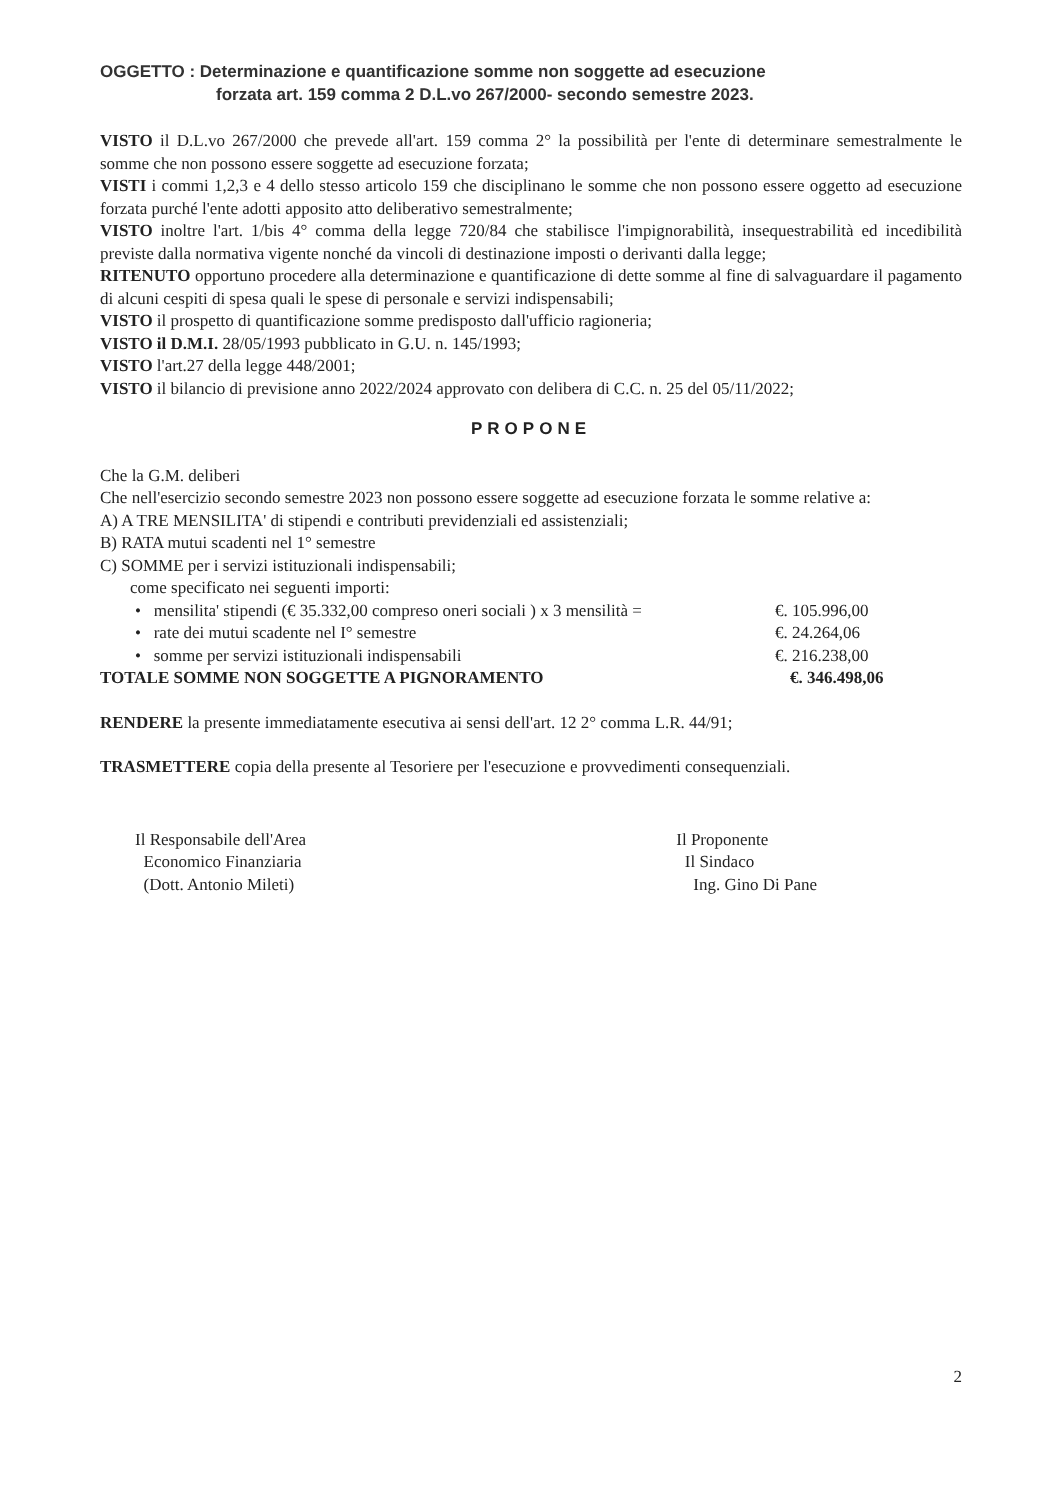OGGETTO : Determinazione e quantificazione somme non soggette ad esecuzione
forzata art. 159 comma 2 D.L.vo 267/2000- secondo semestre 2023.
VISTO il D.L.vo 267/2000 che prevede all'art. 159 comma 2° la possibilità per l'ente di determinare semestralmente le somme che non possono essere soggette ad esecuzione forzata;
VISTI i commi 1,2,3 e 4 dello stesso articolo 159 che disciplinano le somme che non possono essere oggetto ad esecuzione forzata purché l'ente adotti apposito atto deliberativo semestralmente;
VISTO inoltre l'art. 1/bis 4° comma della legge 720/84 che stabilisce l'impignorabilità, insequestrabilità ed incedibilità previste dalla normativa vigente nonché da vincoli di destinazione imposti o derivanti dalla legge;
RITENUTO opportuno procedere alla determinazione e quantificazione di dette somme al fine di salvaguardare il pagamento di alcuni cespiti di spesa quali le spese di personale e servizi indispensabili;
VISTO il prospetto di quantificazione somme predisposto dall'ufficio ragioneria;
VISTO il D.M.I. 28/05/1993 pubblicato in G.U. n. 145/1993;
VISTO l'art.27 della legge 448/2001;
VISTO il bilancio di previsione anno 2022/2024 approvato con delibera di C.C. n. 25 del 05/11/2022;
PROPONE
Che la G.M. deliberi
Che nell'esercizio secondo semestre 2023 non possono essere soggette ad esecuzione forzata le somme relative a:
A) A TRE MENSILITA' di stipendi e contributi previdenziali ed assistenziali;
B) RATA mutui scadenti nel 1° semestre
C) SOMME per i servizi istituzionali indispensabili;
come specificato nei seguenti importi:
• mensilita' stipendi (€ 35.332,00 compreso oneri sociali ) x 3 mensilità = €. 105.996,00
• rate dei mutui scadente nel I° semestre €. 24.264,06
• somme per servizi istituzionali indispensabili €. 216.238,00
TOTALE SOMME NON SOGGETTE A PIGNORAMENTO €. 346.498,06
RENDERE la presente immediatamente esecutiva ai sensi dell'art. 12 2° comma L.R. 44/91;
TRASMETTERE copia della presente al Tesoriere per l'esecuzione e provvedimenti consequenziali.
Il Responsabile dell'Area
Economico Finanziaria
(Dott. Antonio Mileti)
Il Proponente
Il Sindaco
Ing. Gino Di Pane
2